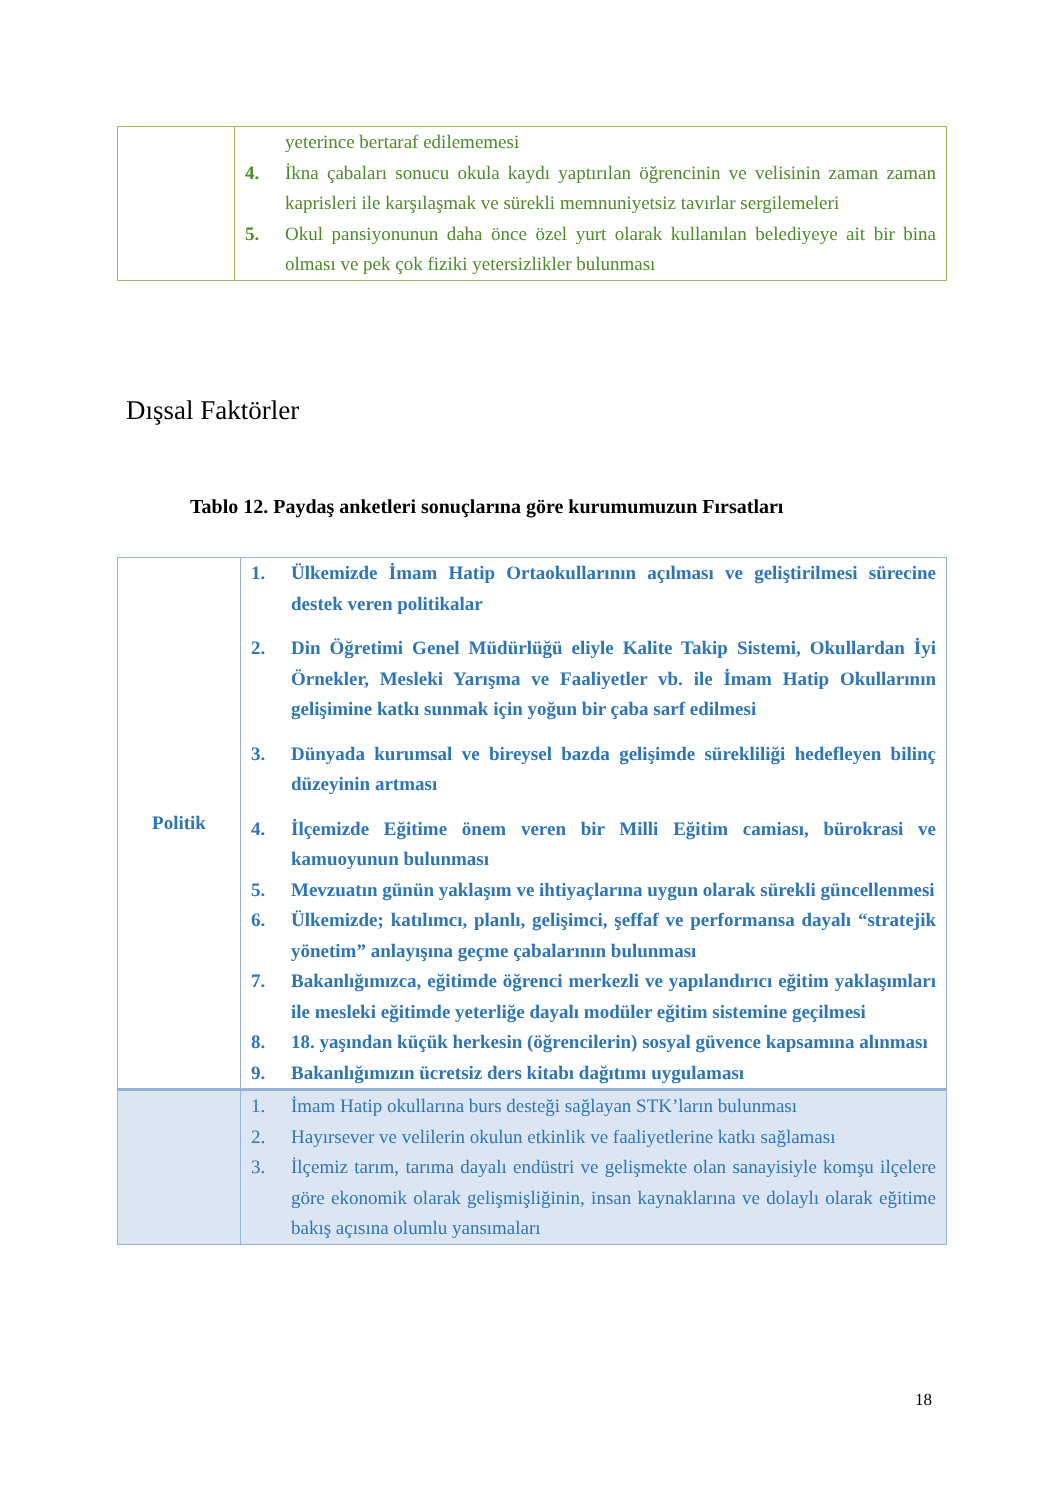| | yeterince bertaraf edilememesi 4. İkna çabaları sonucu okula kaydı yaptırılan öğrencinin ve velisinin zaman zaman kaprisleri ile karşılaşmak ve sürekli memnuniyetsiz tavırlar sergilemeleri 5. Okul pansiyonunun daha önce özel yurt olarak kullanılan belediyeye ait bir bina olması ve pek çok fiziki yetersizlikler bulunması |
Dışsal Faktörler
Tablo 12. Paydaş anketleri sonuçlarına göre kurumumuzun Fırsatları
| Politik | 1. Ülkemizde İmam Hatip Ortaokullarının açılması ve geliştirilmesi sürecine destek veren politikalar 2. Din Öğretimi Genel Müdürlüğü eliyle Kalite Takip Sistemi, Okullardan İyi Örnekler, Mesleki Yarışma ve Faaliyetler vb. ile İmam Hatip Okullarının gelişimine katkı sunmak için yoğun bir çaba sarf edilmesi 3. Dünyada kurumsal ve bireysel bazda gelişimde sürekliliği hedefleyen bilinç düzeyinin artması 4. İlçemizde Eğitime önem veren bir Milli Eğitim camiası, bürokrasi ve kamuoyunun bulunması 5. Mevzuatın günün yaklaşım ve ihtiyaçlarına uygun olarak sürekli güncellenmesi 6. Ülkemizde; katılımcı, planlı, gelişimci, şeffaf ve performansa dayalı “stratejik yönetim” anlayışına geçme çabalarının bulunması 7. Bakanlığımızca, eğitimde öğrenci merkezli ve yapılandırıcı eğitim yaklaşımları ile mesleki eğitimde yeterliğe dayalı modüler eğitim sistemine geçilmesi 8. 18. yaşından küçük herkesin (öğrencilerin) sosyal güvence kapsamına alınması 9. Bakanlığımızın ücretsiz ders kitabı dağıtımı uygulaması |
| | 1. İmam Hatip okullarına burs desteği sağlayan STK’ların bulunması 2. Hayırsever ve velilerin okulun etkinlik ve faaliyetlerine katkı sağlaması 3. İlçemiz tarım, tarıma dayalı endüstri ve gelişmekte olan sanayisiyle komşu ilçelere göre ekonomik olarak gelişmişliğinin, insan kaynaklarına ve dolaylı olarak eğitime bakış açısına olumlu yansımaları |
18